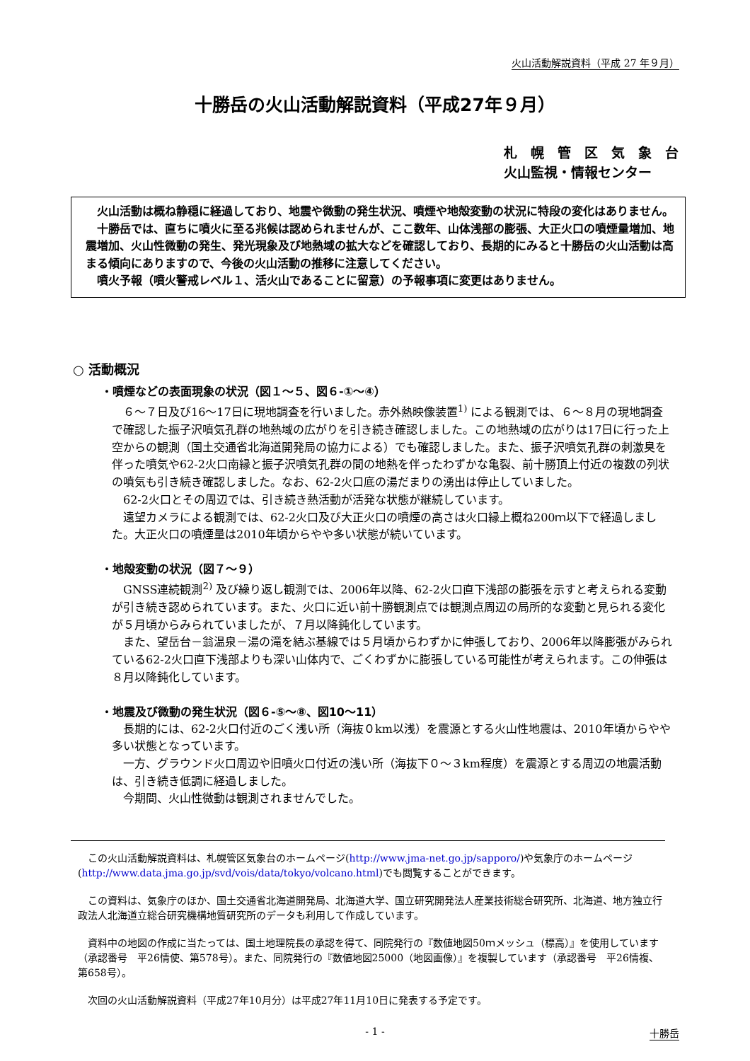火山活動解説資料（平成 27 年９月）
十勝岳の火山活動解説資料（平成27年９月）
札　幌　管　区　気　象　台
火山監視・情報センター
火山活動は概ね静穏に経過しており、地震や微動の発生状況、噴煙や地殻変動の状況に特段の変化はありません。
十勝岳では、直ちに噴火に至る兆候は認められませんが、ここ数年、山体浅部の膨張、大正火口の噴煙量増加、地震増加、火山性微動の発生、発光現象及び地熱域の拡大などを確認しており、長期的にみると十勝岳の火山活動は高まる傾向にありますので、今後の火山活動の推移に注意してください。
噴火予報（噴火警戒レベル１、活火山であることに留意）の予報事項に変更はありません。
○ 活動概況
・噴煙などの表面現象の状況（図１～５、図６-①～④）
６～７日及び16～17日に現地調査を行いました。赤外熱映像装置<sup>1)</sup> による観測では、６～８月の現地調査で確認した振子沢噴気孔群の地熱域の広がりを引き続き確認しました。この地熱域の広がりは17日に行った上空からの観測（国土交通省北海道開発局の協力による）でも確認しました。また、振子沢噴気孔群の刺激臭を伴った噴気や62-2火口南縁と振子沢噴気孔群の間の地熱を伴ったわずかな亀裂、前十勝頂上付近の複数の列状の噴気も引き続き確認しました。なお、62-2火口底の湯だまりの湧出は停止していました。
62-2火口とその周辺では、引き続き熱活動が活発な状態が継続しています。
遠望カメラによる観測では、62-2火口及び大正火口の噴煙の高さは火口縁上概ね200ｍ以下で経過しました。大正火口の噴煙量は2010年頃からやや多い状態が続いています。
・地殻変動の状況（図７～９）
GNSS連続観測<sup>2)</sup> 及び繰り返し観測では、2006年以降、62-2火口直下浅部の膨張を示すと考えられる変動が引き続き認められています。また、火口に近い前十勝観測点では観測点周辺の局所的な変動と見られる変化が５月頃からみられていましたが、７月以降鈍化しています。
また、望岳台－翁温泉－湯の滝を結ぶ基線では５月頃からわずかに伸張しており、2006年以降膨張がみられている62-2火口直下浅部よりも深い山体内で、ごくわずかに膨張している可能性が考えられます。この伸張は８月以降鈍化しています。
・地震及び微動の発生状況（図６-⑤～⑧、図10～11）
長期的には、62-2火口付近のごく浅い所（海抜０km以浅）を震源とする火山性地震は、2010年頃からやや多い状態となっています。
一方、グラウンド火口周辺や旧噴火口付近の浅い所（海抜下０～３km程度）を震源とする周辺の地震活動は、引き続き低調に経過しました。
今期間、火山性微動は観測されませんでした。
この火山活動解説資料は、札幌管区気象台のホームページ(http://www.jma-net.go.jp/sapporo/)や気象庁のホームページ(http://www.data.jma.go.jp/svd/vois/data/tokyo/volcano.html)でも閲覧することができます。
この資料は、気象庁のほか、国土交通省北海道開発局、北海道大学、国立研究開発法人産業技術総合研究所、北海道、地方独立行政法人北海道立総合研究機構地質研究所のデータも利用して作成しています。
資料中の地図の作成に当たっては、国土地理院長の承認を得て、同院発行の『数値地図50ｍメッシュ（標高）』を使用しています（承認番号　平26情使、第578号）。また、同院発行の『数値地図25000（地図画像）』を複製しています（承認番号　平26情複、第658号）。
次回の火山活動解説資料（平成27年10月分）は平成27年11月10日に発表する予定です。
- 1 - 十勝岳